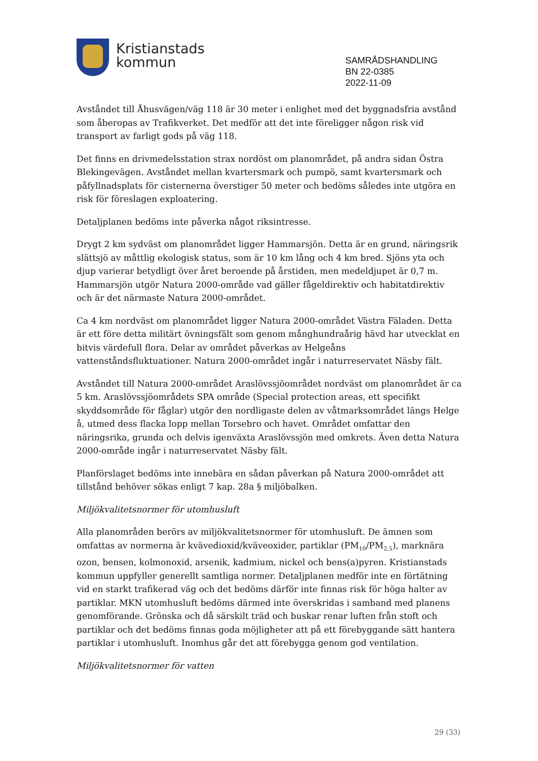Kristianstads
kommun
SAMRÅDSHANDLING
BN 22-0385
2022-11-09
Avståndet till Åhusvägen/väg 118 är 30 meter i enlighet med det byggnadsfria avstånd som åberopas av Trafikverket. Det medför att det inte föreligger någon risk vid transport av farligt gods på väg 118.
Det finns en drivmedelsstation strax nordöst om planområdet, på andra sidan Östra Blekingevägen. Avståndet mellan kvartersmark och pumpö, samt kvartersmark och påfyllnadsplats för cisternerna överstiger 50 meter och bedöms således inte utgöra en risk för föreslagen exploatering.
Detaljplanen bedöms inte påverka något riksintresse.
Drygt 2 km sydväst om planområdet ligger Hammarsjön. Detta är en grund, näringsrik slättsjö av måttlig ekologisk status, som är 10 km lång och 4 km bred. Sjöns yta och djup varierar betydligt över året beroende på årstiden, men medeldjupet är 0,7 m. Hammarsjön utgör Natura 2000-område vad gäller fågeldirektiv och habitatdirektiv och är det närmaste Natura 2000-området.
Ca 4 km nordväst om planområdet ligger Natura 2000-området Västra Fäladen. Detta är ett före detta militärt övningsfält som genom månghundraårig hävd har utvecklat en bitvis värdefull flora. Delar av området påverkas av Helgeåns vattenståndsfluktuationer. Natura 2000-området ingår i naturreservatet Näsby fält.
Avståndet till Natura 2000-området Araslövssjöområdet nordväst om planområdet är ca 5 km. Araslövssjöområdets SPA område (Special protection areas, ett specifikt skyddsområde för fåglar) utgör den nordligaste delen av våtmarksområdet längs Helge å, utmed dess flacka lopp mellan Torsebro och havet. Området omfattar den näringsrika, grunda och delvis igenväxta Araslövssjön med omkrets. Även detta Natura 2000-område ingår i naturreservatet Näsby fält.
Planförslaget bedöms inte innebära en sådan påverkan på Natura 2000-området att tillstånd behöver sökas enligt 7 kap. 28a § miljöbalken.
Miljökvalitetsnormer för utomhusluft
Alla planområden berörs av miljökvalitetsnormer för utomhusluft. De ämnen som omfattas av normerna är kvävedioxid/kväveoxider, partiklar (PM<sub>10</sub>/PM<sub>2,5</sub>), marknära ozon, bensen, kolmonoxid, arsenik, kadmium, nickel och bens(a)pyren. Kristianstads kommun uppfyller generellt samtliga normer. Detaljplanen medför inte en förtätning vid en starkt trafikerad väg och det bedöms därför inte finnas risk för höga halter av partiklar. MKN utomhusluft bedöms därmed inte överskridas i samband med planens genomförande. Grönska och då särskilt träd och buskar renar luften från stoft och partiklar och det bedöms finnas goda möjligheter att på ett förebyggande sätt hantera partiklar i utomhusluft. Inomhus går det att förebygga genom god ventilation.
Miljökvalitetsnormer för vatten
29 (33)